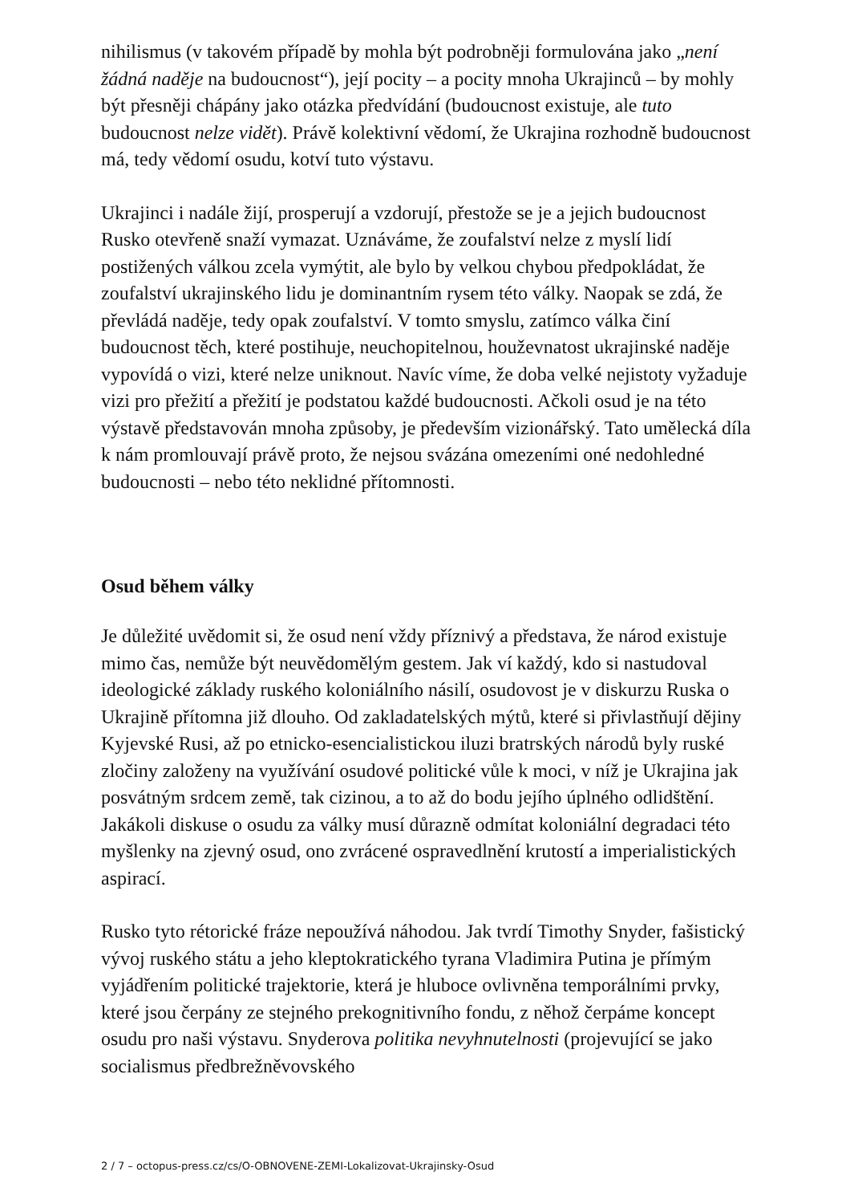nihilismus (v takovém případě by mohla být podrobněji formulována jako „není žádná naděje na budoucnost“), její pocity – a pocity mnoha Ukrajinců – by mohly být přesněji chápány jako otázka předvídání (budoucnost existuje, ale tuto budoucnost nelze vidět). Právě kolektivní vědomí, že Ukrajina rozhodně budoucnost má, tedy vědomí osudu, kotví tuto výstavu.
Ukrajinci i nadále žijí, prosperují a vzdorují, přestože se je a jejich budoucnost Rusko otevřeně snaží vymazat. Uznáváme, že zoufalství nelze z myslí lidí postižených válkou zcela vymýtit, ale bylo by velkou chybou předpokládat, že zoufalství ukrajinského lidu je dominantním rysem této války. Naopak se zdá, že převládá naděje, tedy opak zoufalství. V tomto smyslu, zatímco válka činí budoucnost těch, které postihuje, neuchopitelnou, houževnatost ukrajinské naděje vypovídá o vizi, které nelze uniknout. Navíc víme, že doba velké nejistoty vyžaduje vizi pro přežití a přežití je podstatou každé budoucnosti. Ačkoli osud je na této výstavě představován mnoha způsoby, je především vizionářský. Tato umělecká díla k nám promlouvají právě proto, že nejsou svázána omezeními oné nedohledné budoucnosti – nebo této neklidné přítomnosti.
Osud během války
Je důležité uvědomit si, že osud není vždy příznivý a představa, že národ existuje mimo čas, nemůže být neuvědomělým gestem. Jak ví každý, kdo si nastudoval ideologické základy ruského koloniálního násilí, osudovost je v diskurzu Ruska o Ukrajině přítomna již dlouho. Od zakladatelských mýtů, které si přivlastňují dějiny Kyjevské Rusi, až po etnicko-esencialistickou iluzi bratrských národů byly ruské zločiny založeny na využívání osudové politické vůle k moci, v níž je Ukrajina jak posvátným srdcem země, tak cizinou, a to až do bodu jejího úplného odlidštění. Jakákoli diskuse o osudu za války musí důrazně odmítat koloniální degradaci této myšlenky na zjevný osud, ono zvrácené ospravedlnění krutostí a imperialistických aspirací.
Rusko tyto rétorické fráze nepoužívá náhodou. Jak tvrdí Timothy Snyder, fašistický vývoj ruského státu a jeho kleptokratického tyrana Vladimira Putina je přímým vyjádřením politické trajektorie, která je hluboce ovlivněna temporálními prvky, které jsou čerpány ze stejného prekognitivního fondu, z něhož čerpáme koncept osudu pro naši výstavu. Snyderova politika nevyhnutelnosti (projevující se jako socialismus předbrežněvovského
2 / 7 – octopus-press.cz/cs/O-OBNOVENE-ZEMI-Lokalizovat-Ukrajinsky-Osud